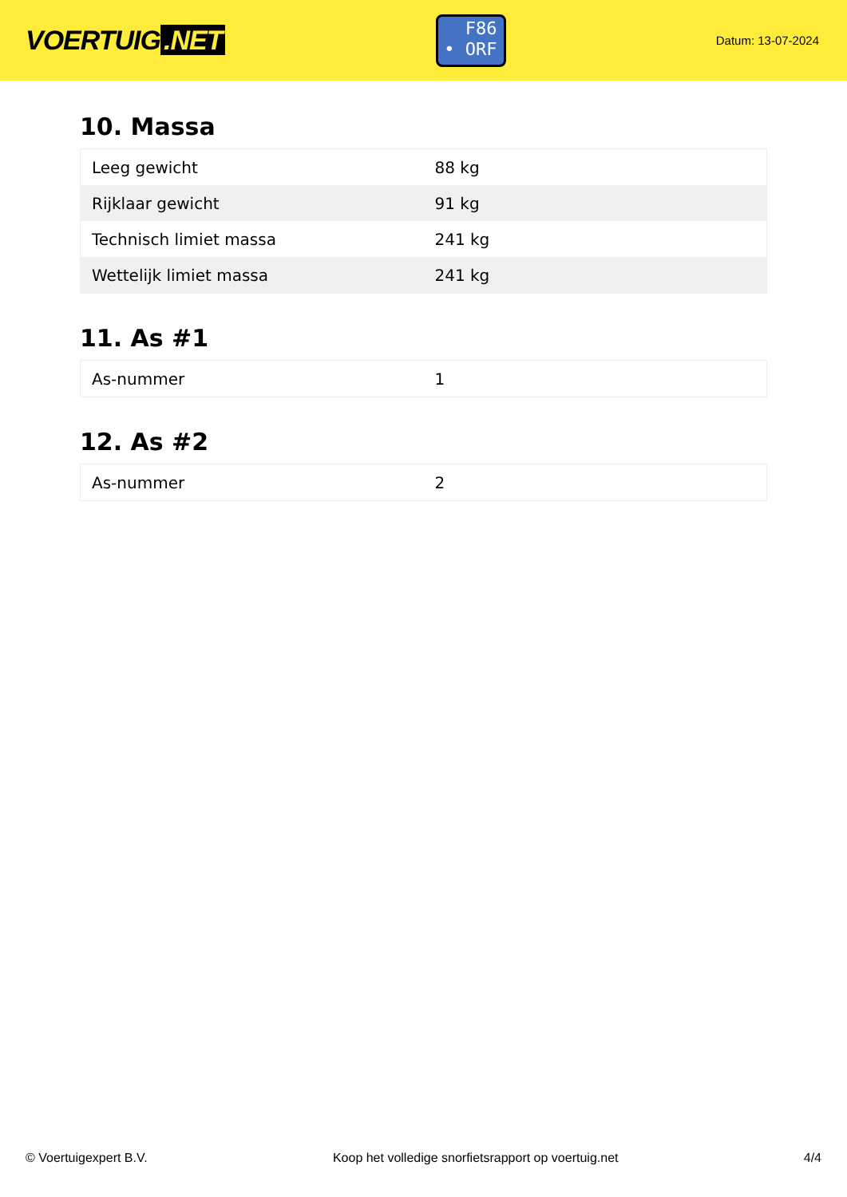VOERTUIG.NET
F86
• ORF
Datum: 13-07-2024
10. Massa
| Leeg gewicht | 88 kg |
| Rijklaar gewicht | 91 kg |
| Technisch limiet massa | 241 kg |
| Wettelijk limiet massa | 241 kg |
11. As #1
| As-nummer | 1 |
12. As #2
| As-nummer | 2 |
© Voertuigexpert B.V. Koop het volledige snorfietsrapport op voertuig.net 4/4